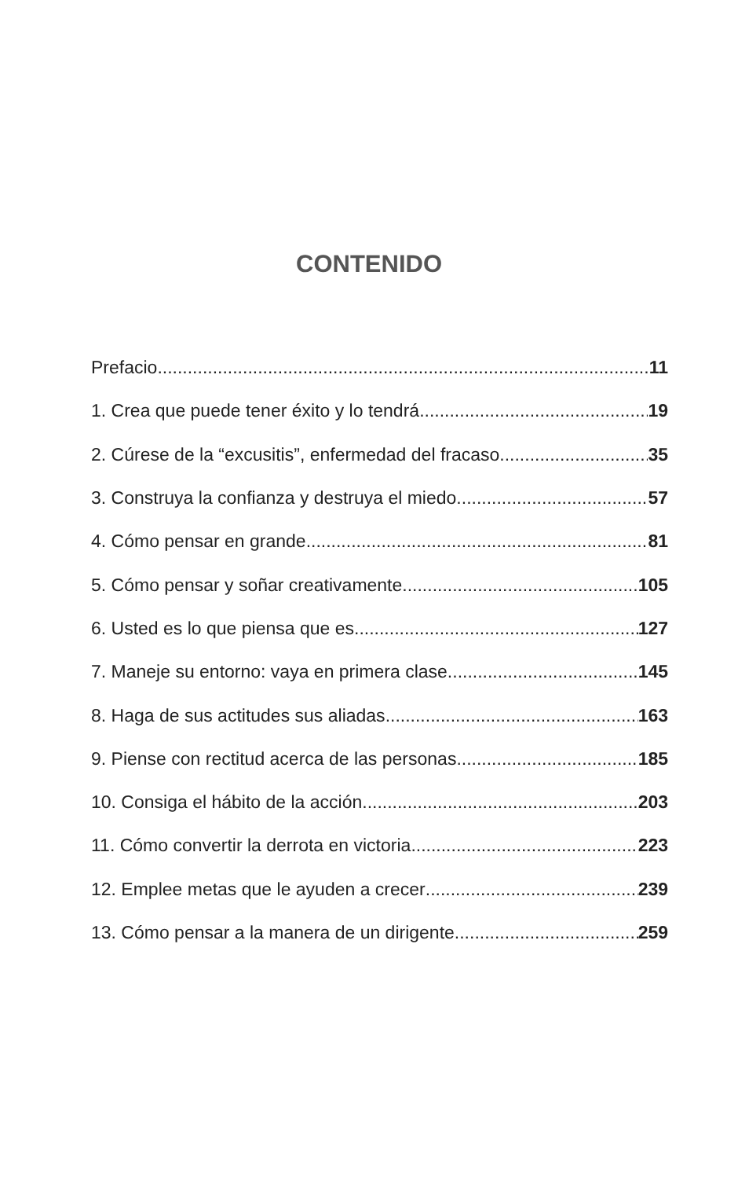CONTENIDO
Prefacio 11
1. Crea que puede tener éxito y lo tendrá 19
2. Cúrese de la “excusitis”, enfermedad del fracaso 35
3. Construya la confianza y destruya el miedo 57
4. Cómo pensar en grande 81
5. Cómo pensar y soñar creativamente 105
6. Usted es lo que piensa que es 127
7. Maneje su entorno: vaya en primera clase 145
8. Haga de sus actitudes sus aliadas 163
9. Piense con rectitud acerca de las personas 185
10. Consiga el hábito de la acción 203
11. Cómo convertir la derrota en victoria 223
12. Emplee metas que le ayuden a crecer 239
13. Cómo pensar a la manera de un dirigente 259